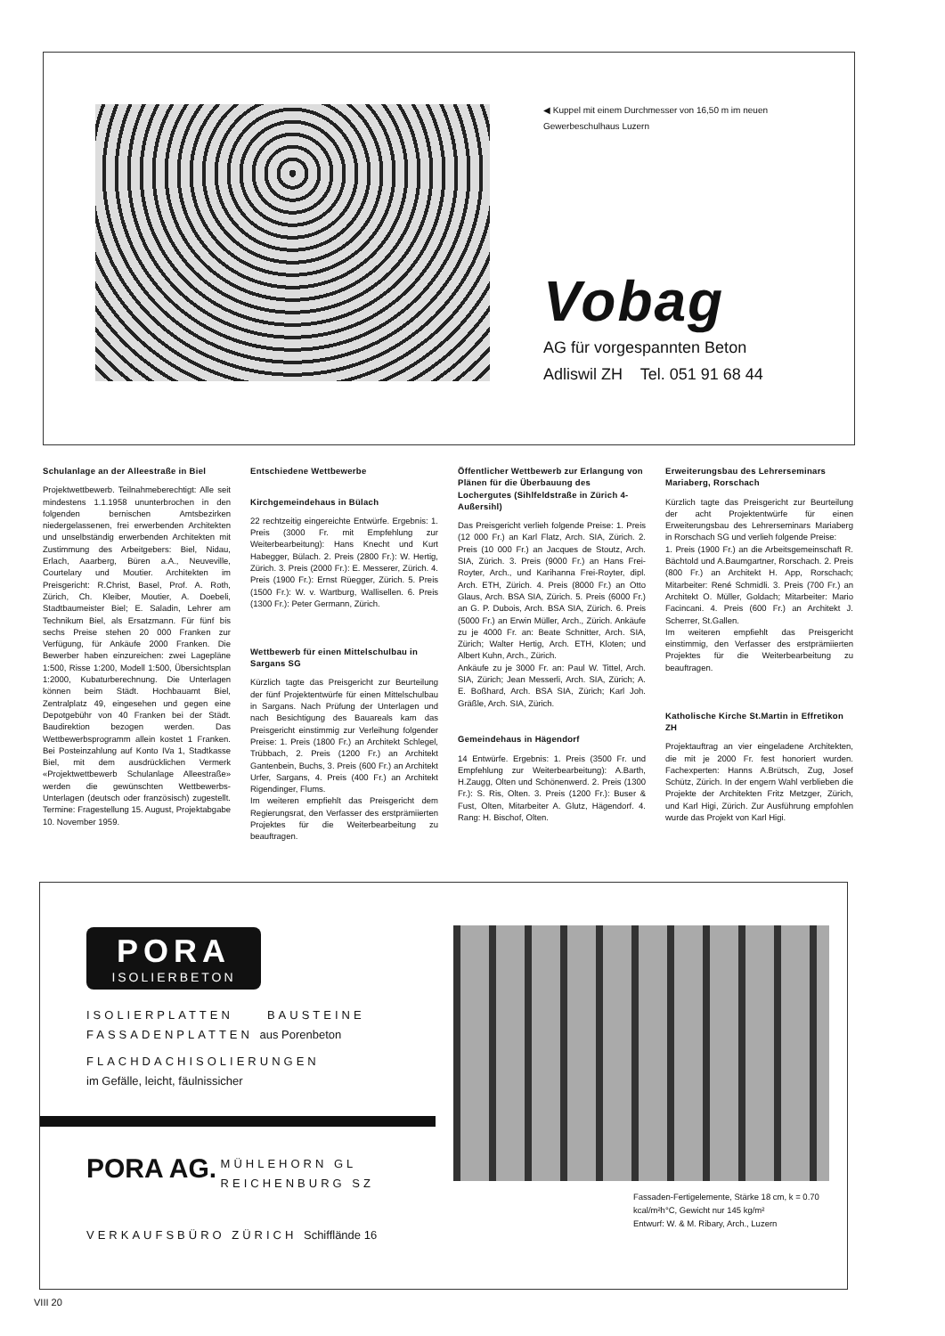◀ Kuppel mit einem Durchmesser von 16,50 m im neuen
Gewerbeschulhaus Luzern
Vobag
AG für vorgespannten Beton
Adliswil ZH Tel. 051 91 68 44
Schulanlage an der Alleestraße in Biel
Projektwettbewerb. Teilnahmeberechtigt: Alle seit mindestens 1.1.1958 ununterbrochen in den folgenden bernischen Amtsbezirken niedergelassenen, frei erwerbenden Architekten und unselbständig erwerbenden Architekten mit Zustimmung des Arbeitgebers: Biel, Nidau, Erlach, Aaarberg, Büren a.A., Neuveville, Courtelary und Moutier. Architekten im Preisgericht: R.Christ, Basel, Prof. A. Roth, Zürich, Ch. Kleiber, Moutier, A. Doebeli, Stadtbaumeister Biel; E. Saladin, Lehrer am Technikum Biel, als Ersatzmann. Für fünf bis sechs Preise stehen 20 000 Franken zur Verfügung, für Ankäufe 2000 Franken. Die Bewerber haben einzureichen: zwei Lagepläne 1:500, Risse 1:200, Modell 1:500, Übersichtsplan 1:2000, Kubaturberechnung. Die Unterlagen können beim Städt. Hochbauamt Biel, Zentralplatz 49, eingesehen und gegen eine Depotgebühr von 40 Franken bei der Städt. Baudirektion bezogen werden. Das Wettbewerbsprogramm allein kostet 1 Franken. Bei Posteinzahlung auf Konto IVa 1, Stadtkasse Biel, mit dem ausdrücklichen Vermerk «Projektwettbewerb Schulanlage Alleestraße» werden die gewünschten Wettbewerbs-Unterlagen (deutsch oder französisch) zugestellt. Termine: Fragestellung 15. August, Projektabgabe 10. November 1959.
Entschiedene Wettbewerbe
Kirchgemeindehaus in Bülach
22 rechtzeitig eingereichte Entwürfe. Ergebnis: 1. Preis (3000 Fr. mit Empfehlung zur Weiterbearbeitung): Hans Knecht und Kurt Habegger, Bülach. 2. Preis (2800 Fr.): W. Hertig, Zürich. 3. Preis (2000 Fr.): E. Messerer, Zürich. 4. Preis (1900 Fr.): Ernst Rüegger, Zürich. 5. Preis (1500 Fr.): W. v. Wartburg, Wallisellen. 6. Preis (1300 Fr.): Peter Germann, Zürich.
Wettbewerb für einen Mittelschulbau in Sargans SG
Kürzlich tagte das Preisgericht zur Beurteilung der fünf Projektentwürfe für einen Mittelschulbau in Sargans. Nach Prüfung der Unterlagen und nach Besichtigung des Bauareals kam das Preisgericht einstimmig zur Verleihung folgender Preise: 1. Preis (1800 Fr.) an Architekt Schlegel, Trübbach, 2. Preis (1200 Fr.) an Architekt Gantenbein, Buchs, 3. Preis (600 Fr.) an Architekt Urfer, Sargans, 4. Preis (400 Fr.) an Architekt Rigendinger, Flums.
Im weiteren empfiehlt das Preisgericht dem Regierungsrat, den Verfasser des erstprämiierten Projektes für die Weiterbearbeitung zu beauftragen.
Öffentlicher Wettbewerb zur Erlangung von Plänen für die Überbauung des Lochergutes (Sihlfeldstraße in Zürich 4-Außersihl)
Das Preisgericht verlieh folgende Preise: 1. Preis (12 000 Fr.) an Karl Flatz, Arch. SIA, Zürich. 2. Preis (10 000 Fr.) an Jacques de Stoutz, Arch. SIA, Zürich. 3. Preis (9000 Fr.) an Hans Frei-Royter, Arch., und Karihanna Frei-Royter, dipl. Arch. ETH, Zürich. 4. Preis (8000 Fr.) an Otto Glaus, Arch. BSA SIA, Zürich. 5. Preis (6000 Fr.) an G. P. Dubois, Arch. BSA SIA, Zürich. 6. Preis (5000 Fr.) an Erwin Müller, Arch., Zürich. Ankäufe zu je 4000 Fr. an: Beate Schnitter, Arch. SIA, Zürich; Walter Hertig, Arch. ETH, Kloten; und Albert Kuhn, Arch., Zürich.
Ankäufe zu je 3000 Fr. an: Paul W. Tittel, Arch. SIA, Zürich; Jean Messerli, Arch. SIA, Zürich; A. E. Boßhard, Arch. BSA SIA, Zürich; Karl Joh. Gräßle, Arch. SIA, Zürich.
Gemeindehaus in Hägendorf
14 Entwürfe. Ergebnis: 1. Preis (3500 Fr. und Empfehlung zur Weiterbearbeitung): A.Barth, H.Zaugg, Olten und Schönenwerd. 2. Preis (1300 Fr.): S. Ris, Olten. 3. Preis (1200 Fr.): Buser & Fust, Olten, Mitarbeiter A. Glutz, Hägendorf. 4. Rang: H. Bischof, Olten.
Erweiterungsbau des Lehrerseminars Mariaberg, Rorschach
Kürzlich tagte das Preisgericht zur Beurteilung der acht Projektentwürfe für einen Erweiterungsbau des Lehrerseminars Mariaberg in Rorschach SG und verlieh folgende Preise:
1. Preis (1900 Fr.) an die Arbeitsgemeinschaft R. Bächtold und A.Baumgartner, Rorschach. 2. Preis (800 Fr.) an Architekt H. App, Rorschach; Mitarbeiter: René Schmidli. 3. Preis (700 Fr.) an Architekt O. Müller, Goldach; Mitarbeiter: Mario Facincani. 4. Preis (600 Fr.) an Architekt J. Scherrer, St.Gallen.
Im weiteren empfiehlt das Preisgericht einstimmig, den Verfasser des erstprämiierten Projektes für die Weiterbearbeitung zu beauftragen.
Katholische Kirche St.Martin in Effretikon ZH
Projektauftrag an vier eingeladene Architekten, die mit je 2000 Fr. fest honoriert wurden. Fachexperten: Hanns A.Brütsch, Zug, Josef Schütz, Zürich. In der engern Wahl verblieben die Projekte der Architekten Fritz Metzger, Zürich, und Karl Higi, Zürich. Zur Ausführung empfohlen wurde das Projekt von Karl Higi.
PORA
ISOLIERBETON
ISOLIERPLATTEN BAUSTEINE
FASSADENPLATTEN aus Porenbeton
FLACHDACHISOLIERUNGEN
im Gefälle, leicht, fäulnissicher
PORA AG. MÜHLEHORN GL
REICHENBURG SZ
VERKAUFSBÜRO ZÜRICH Schifflände 16
Fassaden-Fertigelemente, Stärke 18 cm, k = 0.70 kcal/m²h°C, Gewicht nur 145 kg/m²
Entwurf: W. & M. Ribary, Arch., Luzern
VIII 20